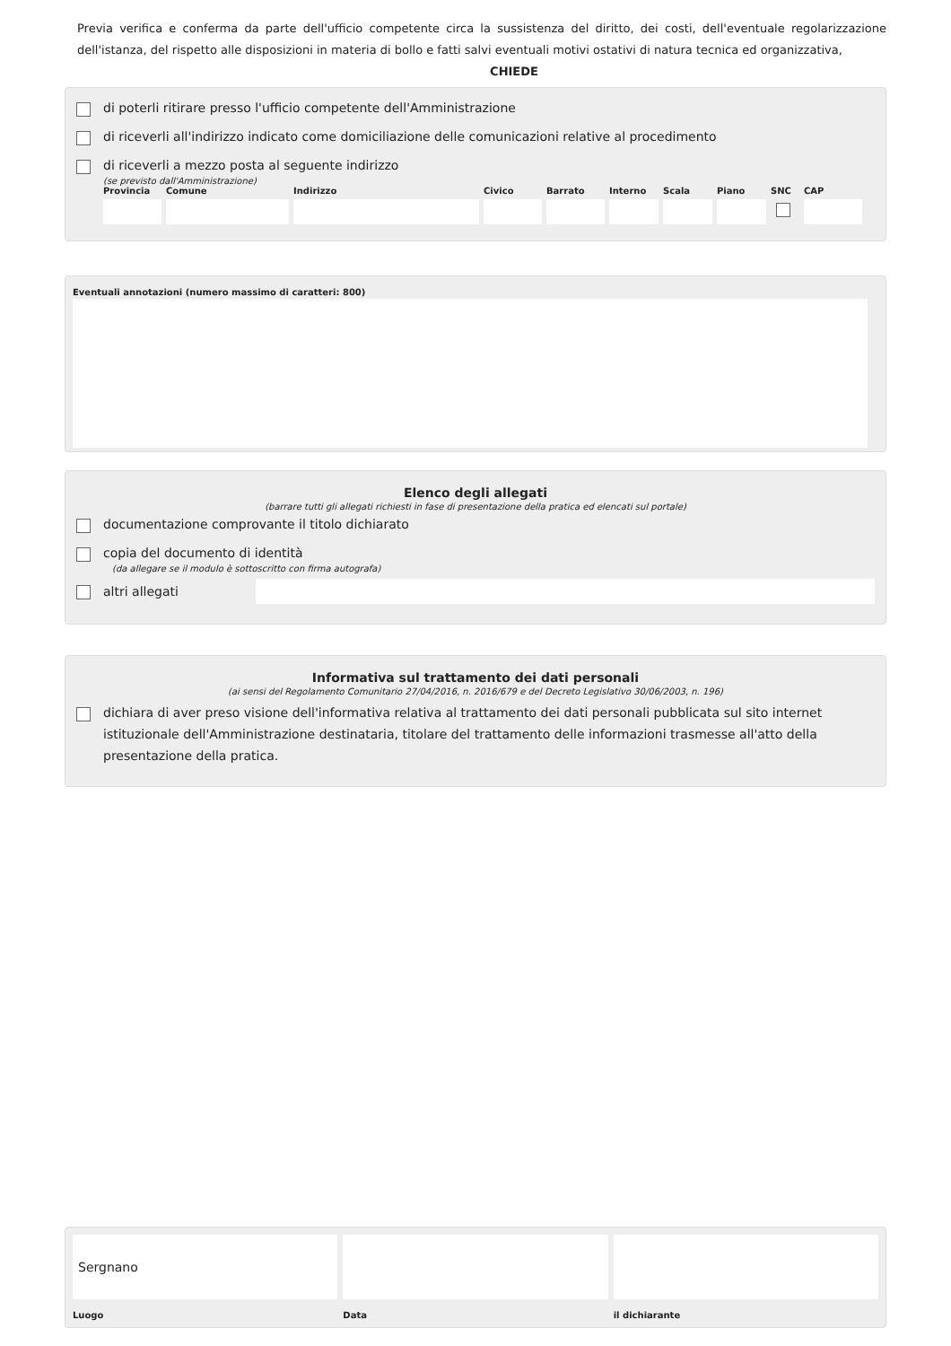Previa verifica e conferma da parte dell'ufficio competente circa la sussistenza del diritto, dei costi, dell'eventuale regolarizzazione dell'istanza, del rispetto alle disposizioni in materia di bollo e fatti salvi eventuali motivi ostativi di natura tecnica ed organizzativa,
CHIEDE
di poterli ritirare presso l'ufficio competente dell'Amministrazione
di riceverli all'indirizzo indicato come domiciliazione delle comunicazioni relative al procedimento
di riceverli a mezzo posta al seguente indirizzo
(se previsto dall'Amministrazione)
Provincia
Comune Indirizzo Civico Barrato
Interno
Scala Piano SNC CAP
Eventuali annotazioni (numero massimo di caratteri: 800)
Elenco degli allegati
(barrare tutti gli allegati richiesti in fase di presentazione della pratica ed elencati sul portale)
documentazione comprovante il titolo dichiarato
copia del documento di identità
(da allegare se il modulo è sottoscritto con firma autografa)
altri allegati
Informativa sul trattamento dei dati personali
(ai sensi del Regolamento Comunitario 27/04/2016, n. 2016/679 e del Decreto Legislativo 30/06/2003, n. 196)
dichiara di aver preso visione dell'informativa relativa al trattamento dei dati personali pubblicata sul sito internet istituzionale dell'Amministrazione destinataria, titolare del trattamento delle informazioni trasmesse all'atto della presentazione della pratica.
Sergnano
Luogo
Data il dichiarante